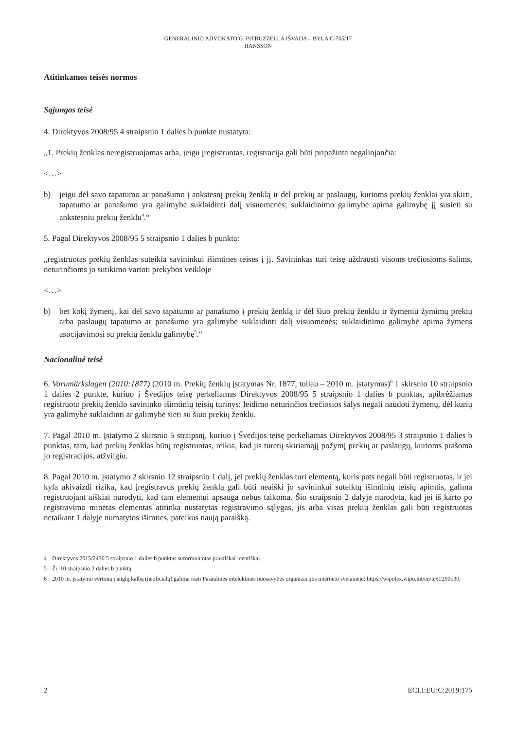GENERALINIO ADVOKATO G. PITRUZZELLA IŠVADA – BYLA C-705/17
HANSSON
Atitinkamos teisės normos
Sąjungos teisė
4. Direktyvos 2008/95 4 straipsnio 1 dalies b punkte nustatyta:
„1. Prekių ženklas neregistruojamas arba, jeigu įregistruotas, registracija gali būti pripažinta negaliojančia:
<…>
b) jeigu dėl savo tapatumo ar panašumo į ankstesnį prekių ženklą ir dėl prekių ar paslaugų, kurioms prekių ženklai yra skirti, tapatumo ar panašumo yra galimybė suklaidinti dalį visuomenės; suklaidinimo galimybė apima galimybę jį susieti su ankstesniu prekių ženklu<sup>4</sup>.“
5. Pagal Direktyvos 2008/95 5 straipsnio 1 dalies b punktą:
„registruotas prekių ženklas suteikia savininkui išimtines teises į jį. Savininkas turi teisę uždrausti visoms trečiosioms šalims, neturinčioms jo sutikimo vartoti prekybos veikloje
<…>
b) bet kokį žymenį, kai dėl savo tapatumo ar panašumo į prekių ženklą ir dėl šiuo prekių ženklu ir žymeniu žymimų prekių arba paslaugų tapatumo ar panašumo yra galimybė suklaidinti dalį visuomenės; suklaidinimo galimybė apima žymens asocijavimosi su prekių ženklu galimybę<sup>5</sup>.“
Nacionalinė teisė
6. Varumärkslagen (2010:1877) (2010 m. Prekių ženklų įstatymas Nr. 1877, toliau – 2010 m. įstatymas)<sup>6</sup> 1 skirsnio 10 straipsnio 1 dalies 2 punkte, kuriuo į Švedijos teisę perkeliamas Direktyvos 2008/95 5 straipsnio 1 dalies b punktas, apibrėžiamas registruoto prekių ženklo savininko išimtinių teisių turinys: leidimo neturinčios trečiosios šalys negali naudoti žymenų, dėl kurių yra galimybė suklaidinti ar galimybė sieti su šiuo prekių ženklu.
7. Pagal 2010 m. Įstatymo 2 skirsnio 5 straipsnį, kuriuo į Švedijos teisę perkeliamas Direktyvos 2008/95 3 straipsnio 1 dalies b punktas, tam, kad prekių ženklas būtų registruotas, reikia, kad jis turėtų skiriamąjį požymį prekių ar paslaugų, kurioms prašoma jo registracijos, atžvilgiu.
8. Pagal 2010 m. įstatymo 2 skirsnio 12 straipsnio 1 dalį, jei prekių ženklas turi elementą, kuris pats negali būti registruotas, ir jei kyla akivaizdi rizika, kad įregistravus prekių ženklą gali būti neaiški jo savininkui suteiktų išimtinių teisių apimtis, galima registruojant aiškiai nurodyti, kad tam elementui apsauga nebus taikoma. Šio straipsnio 2 dalyje nurodyta, kad jei iš karto po registravimo minėtas elementas atitinka nustatytas registravimo sąlygas, jis arba visas prekių ženklas gali būti registruotas netaikant 1 dalyje numatytos išimties, pateikus naują paraišką.
4 Direktyvos 2015/2436 5 straipsnio 1 dalies b punktas suformuluotas praktiškai identiškai.
5 Žr. 10 straipsnio 2 dalies b punktą.
6 2010 m. įstatymo vertimą į anglų kalbą (neoficialų) galima rasti Pasaulinės intelektinės nuosavybės organizacijos interneto svetainėje: https://wipolex.wipo.int/en/text/290530.
2 ECLI:EU:C:2019:175